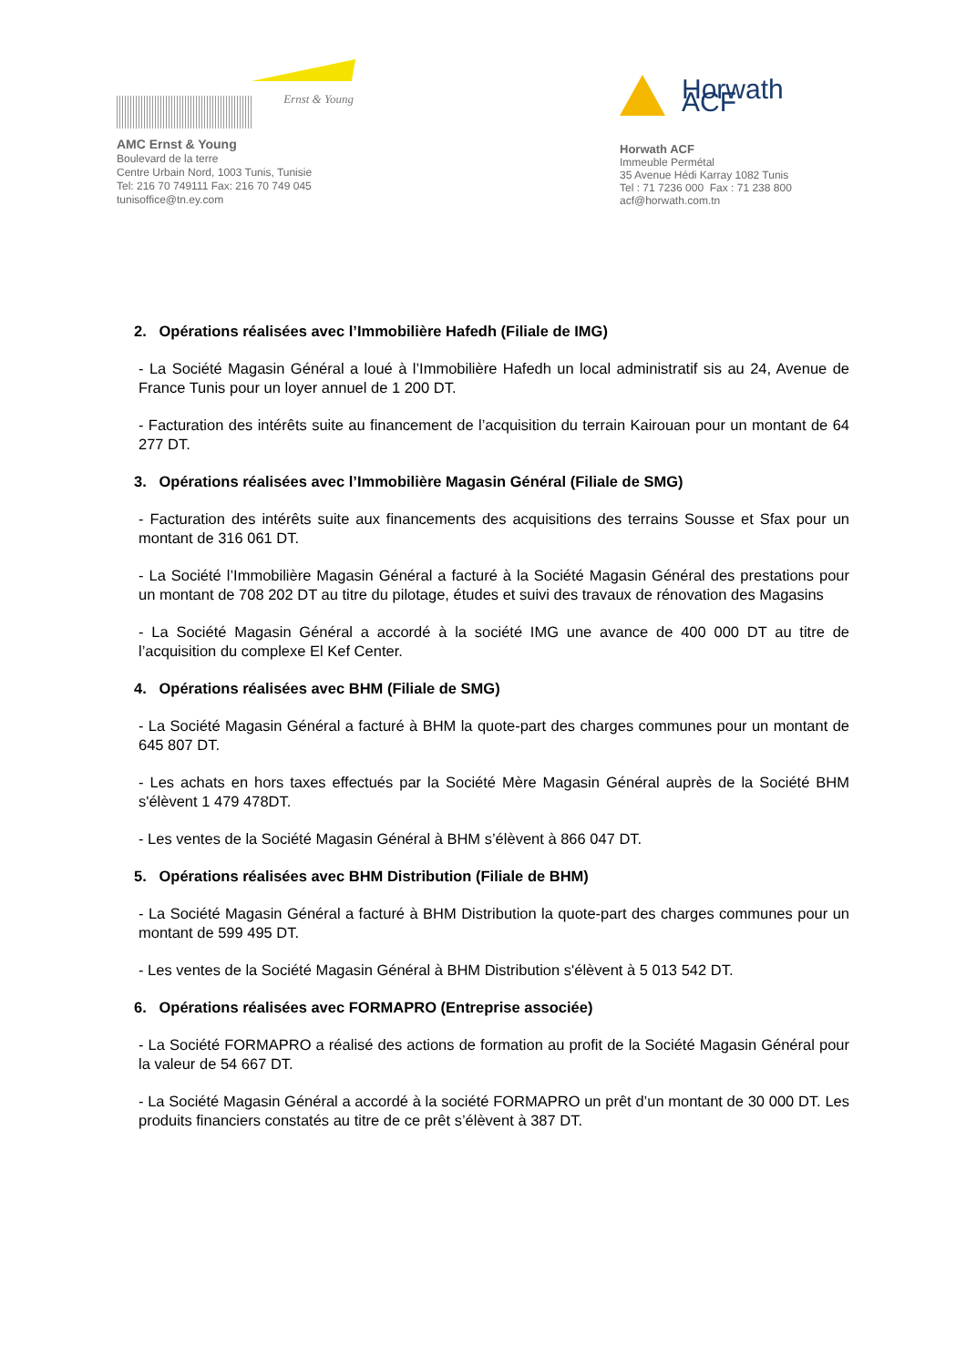Ernst & Young
AMC Ernst & Young
Boulevard de la terre
Centre Urbain Nord, 1003 Tunis, Tunisie
Tel: 216 70 749111 Fax: 216 70 749 045
tunisoffice@tn.ey.com
Horwath ACF
Horwath ACF
Immeuble Permétal
35 Avenue Hédi Karray 1082 Tunis
Tel : 71 7236 000 Fax : 71 238 800
acf@horwath.com.tn
2. Opérations réalisées avec l’Immobilière Hafedh (Filiale de IMG)
- La Société Magasin Général a loué à l’Immobilière Hafedh un local administratif sis au 24, Avenue de France Tunis pour un loyer annuel de 1 200 DT.
- Facturation des intérêts suite au financement de l’acquisition du terrain Kairouan pour un montant de 64 277 DT.
3. Opérations réalisées avec l’Immobilière Magasin Général (Filiale de SMG)
- Facturation des intérêts suite aux financements des acquisitions des terrains Sousse et Sfax pour un montant de 316 061 DT.
- La Société l’Immobilière Magasin Général a facturé à la Société Magasin Général des prestations pour un montant de 708 202 DT au titre du pilotage, études et suivi des travaux de rénovation des Magasins
- La Société Magasin Général a accordé à la société IMG une avance de 400 000 DT au titre de l’acquisition du complexe El Kef Center.
4. Opérations réalisées avec BHM (Filiale de SMG)
- La Société Magasin Général a facturé à BHM la quote-part des charges communes pour un montant de 645 807 DT.
- Les achats en hors taxes effectués par la Société Mère Magasin Général auprès de la Société BHM s'élèvent 1 479 478DT.
- Les ventes de la Société Magasin Général à BHM s’élèvent à 866 047 DT.
5. Opérations réalisées avec BHM Distribution (Filiale de BHM)
- La Société Magasin Général a facturé à BHM Distribution la quote-part des charges communes pour un montant de 599 495 DT.
- Les ventes de la Société Magasin Général à BHM Distribution s'élèvent à 5 013 542 DT.
6. Opérations réalisées avec FORMAPRO (Entreprise associée)
- La Société FORMAPRO a réalisé des actions de formation au profit de la Société Magasin Général pour la valeur de 54 667 DT.
- La Société Magasin Général a accordé à la société FORMAPRO un prêt d’un montant de 30 000 DT. Les produits financiers constatés au titre de ce prêt s’élèvent à 387 DT.